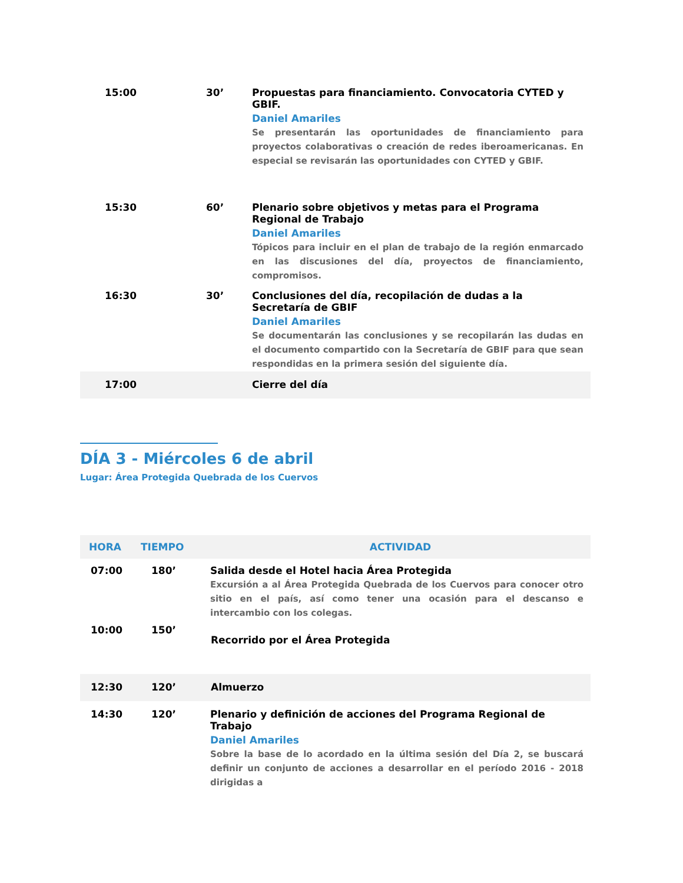| 15:00 | 30’ | Propuestas para financiamiento. Convocatoria CYTED y GBIF. Daniel Amariles Se presentarán las oportunidades de financiamiento para proyectos colaborativas o creación de redes iberoamericanas. En especial se revisarán las oportunidades con CYTED y GBIF. |
| 15:30 | 60’ | Plenario sobre objetivos y metas para el Programa Regional de Trabajo Daniel Amariles Tópicos para incluir en el plan de trabajo de la región enmarcado en las discusiones del día, proyectos de financiamiento, compromisos. |
| 16:30 | 30’ | Conclusiones del día, recopilación de dudas a la Secretaría de GBIF Daniel Amariles Se documentarán las conclusiones y se recopilarán las dudas en el documento compartido con la Secretaría de GBIF para que sean respondidas en la primera sesión del siguiente día. |
| 17:00 | | Cierre del día |
DÍA 3 - Miércoles 6 de abril
Lugar: Área Protegida Quebrada de los Cuervos
| HORA | TIEMPO | ACTIVIDAD |
| --- | --- | --- |
| 07:00 | 180’ | Salida desde el Hotel hacia Área Protegida Excursión a al Área Protegida Quebrada de los Cuervos para conocer otro sitio en el país, así como tener una ocasión para el descanso e intercambio con los colegas. |
| 10:00 | 150’ | Recorrido por el Área Protegida |
| 12:30 | 120’ | Almuerzo |
| 14:30 | 120’ | Plenario y definición de acciones del Programa Regional de Trabajo Daniel Amariles Sobre la base de lo acordado en la última sesión del Día 2, se buscará definir un conjunto de acciones a desarrollar en el período 2016 - 2018 dirigidas a |